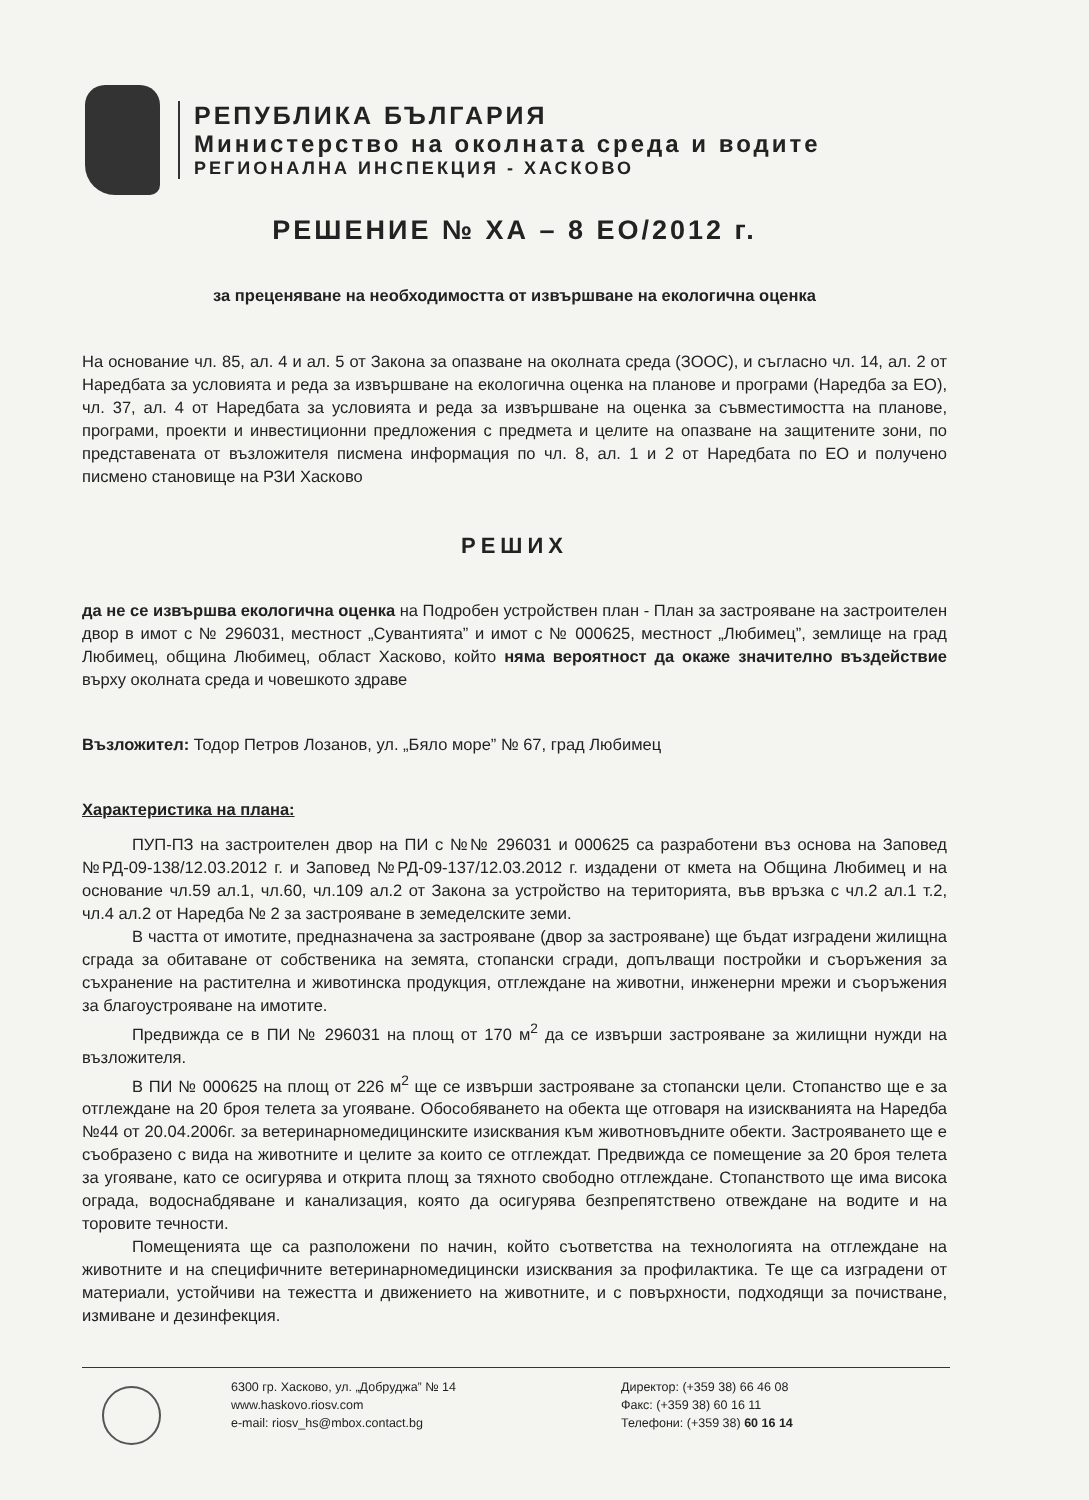РЕПУБЛИКА БЪЛГАРИЯ
Министерство на околната среда и водите
РЕГИОНАЛНА ИНСПЕКЦИЯ - ХАСКОВО
РЕШЕНИЕ № ХА – 8 ЕО/2012 г.
за преценяване на необходимостта от извършване на екологична оценка
На основание чл. 85, ал. 4 и ал. 5 от Закона за опазване на околната среда (ЗООС), и съгласно чл. 14, ал. 2 от Наредбата за условията и реда за извършване на екологична оценка на планове и програми (Наредба за ЕО), чл. 37, ал. 4 от Наредбата за условията и реда за извършване на оценка за съвместимостта на планове, програми, проекти и инвестиционни предложения с предмета и целите на опазване на защитените зони, по представената от възложителя писмена информация по чл. 8, ал. 1 и 2 от Наредбата по ЕО и получено писмено становище на РЗИ Хасково
РЕШИХ
да не се извършва екологична оценка на Подробен устройствен план - План за застрояване на застроителен двор в имот с № 296031, местност „Сувантията” и имот с № 000625, местност „Любимец”, землище на град Любимец, община Любимец, област Хасково, който няма вероятност да окаже значително въздействие върху околната среда и човешкото здраве
Възложител: Тодор Петров Лозанов, ул. „Бяло море” № 67, град Любимец
Характеристика на плана:
ПУП-ПЗ на застроителен двор на ПИ с №№ 296031 и 000625 са разработени въз основа на Заповед №РД-09-138/12.03.2012 г. и Заповед №РД-09-137/12.03.2012 г. издадени от кмета на Община Любимец и на основание чл.59 ал.1, чл.60, чл.109 ал.2 от Закона за устройство на територията, във връзка с чл.2 ал.1 т.2, чл.4 ал.2 от Наредба № 2 за застрояване в земеделските земи.
В частта от имотите, предназначена за застрояване (двор за застрояване) ще бъдат изградени жилищна сграда за обитаване от собственика на земята, стопански сгради, допълващи постройки и съоръжения за съхранение на растителна и животинска продукция, отглеждане на животни, инженерни мрежи и съоръжения за благоустрояване на имотите.
Предвижда се в ПИ № 296031 на площ от 170 м<sup>2</sup> да се извърши застрояване за жилищни нужди на възложителя.
В ПИ № 000625 на площ от 226 м<sup>2</sup> ще се извърши застрояване за стопански цели. Стопанство ще е за отглеждане на 20 броя телета за угояване. Обособяването на обекта ще отговаря на изискванията на Наредба №44 от 20.04.2006г. за ветеринарномедицинските изисквания към животновъдните обекти. Застрояването ще е съобразено с вида на животните и целите за които се отглеждат. Предвижда се помещение за 20 броя телета за угояване, като се осигурява и открита площ за тяхното свободно отглеждане. Стопанството ще има висока ограда, водоснабдяване и канализация, която да осигурява безпрепятствено отвеждане на водите и на торовите течности.
Помещенията ще са разположени по начин, който съответства на технологията на отглеждане на животните и на специфичните ветеринарномедицински изисквания за профилактика. Те ще са изградени от материали, устойчиви на тежестта и движението на животните, и с повърхности, подходящи за почистване, измиване и дезинфекция.
6300 гр. Хасково, ул. „Добруджа” № 14
www.haskovo.riosv.com
e-mail: riosv_hs@mbox.contact.bg
Директор: (+359 38) 66 46 08
Факс: (+359 38) 60 16 11
Телефони: (+359 38) 60 16 14